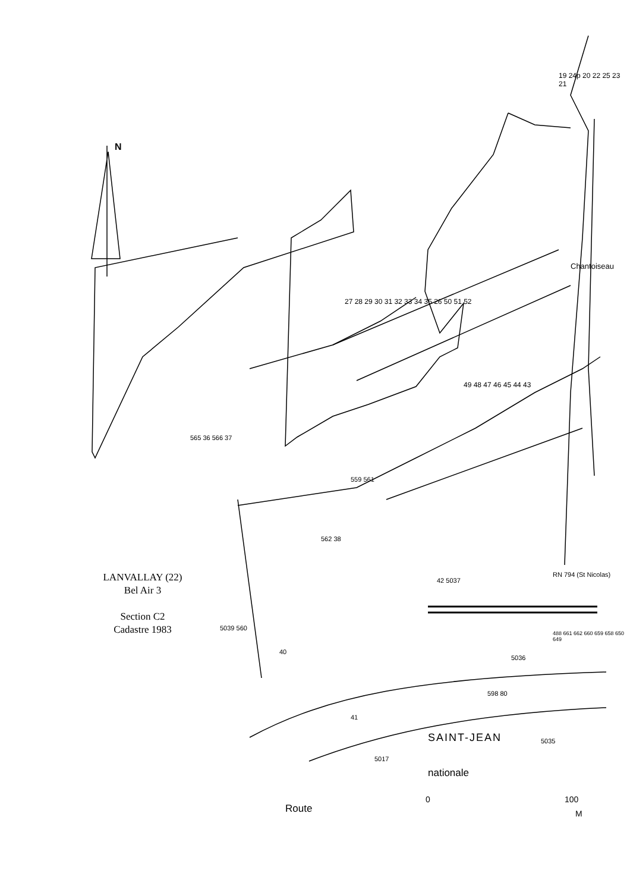N
19 24p 20 22 25 23 21
Chantoiseau
27 28 29 30 31 32 33 34 35 26 50 51 52
49 48 47 46 45 44 43
565 36 566 37
559 561
562 38
42 5037
RN 794 (St Nicolas)
488 661 662 660 659 658 650 649
5039 560
40
5036
598 80
41
SAINT-JEAN 5035
5017
nationale
Route
0 100
M
LANVALLAY (22)
Bel Air 3
Section C2
Cadastre 1983